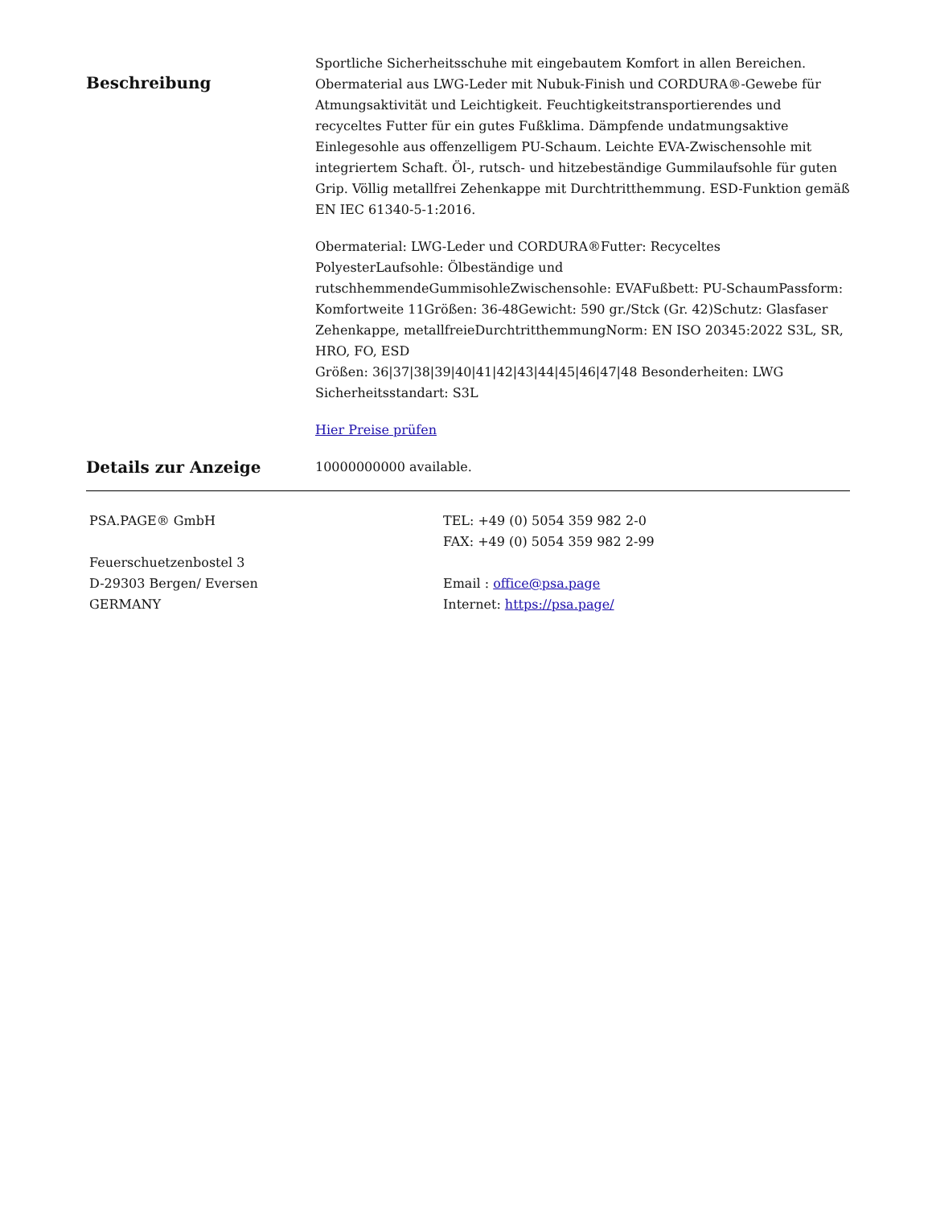Beschreibung
Sportliche Sicherheitsschuhe mit eingebautem Komfort in allen Bereichen. Obermaterial aus LWG-Leder mit Nubuk-Finish und CORDURA®-Gewebe für Atmungsaktivität und Leichtigkeit. Feuchtigkeitstransportierendes und recyceltes Futter für ein gutes Fußklima. Dämpfende undatmungsaktive Einlegesohle aus offenzelligem PU-Schaum. Leichte EVA-Zwischensohle mit integriertem Schaft. Öl-, rutsch- und hitzebeständige Gummilaufsohle für guten Grip. Völlig metallfrei Zehenkappe mit Durchtritthemmung. ESD-Funktion gemäß EN IEC 61340-5-1:2016.
Obermaterial: LWG-Leder und CORDURA®Futter: Recyceltes PolyesterLaufsohle: Ölbeständige und rutschhemmendeGummisohleZwischensohle: EVAFußbett: PU-SchaumPassform: Komfortweite 11Größen: 36-48Gewicht: 590 gr./Stck (Gr. 42)Schutz: Glasfaser Zehenkappe, metallfreieDurchtritthemmungNorm: EN ISO 20345:2022 S3L, SR, HRO, FO, ESD
Größen: 36|37|38|39|40|41|42|43|44|45|46|47|48 Besonderheiten: LWG Sicherheitsstandart: S3L
Hier Preise prüfen
Details zur Anzeige
10000000000 available.
PSA.PAGE® GmbH
Feuerschuetzenbostel 3
D-29303 Bergen/ Eversen
GERMANY
TEL: +49 (0) 5054 359 982 2-0
FAX: +49 (0) 5054 359 982 2-99
Email : office@psa.page
Internet: https://psa.page/